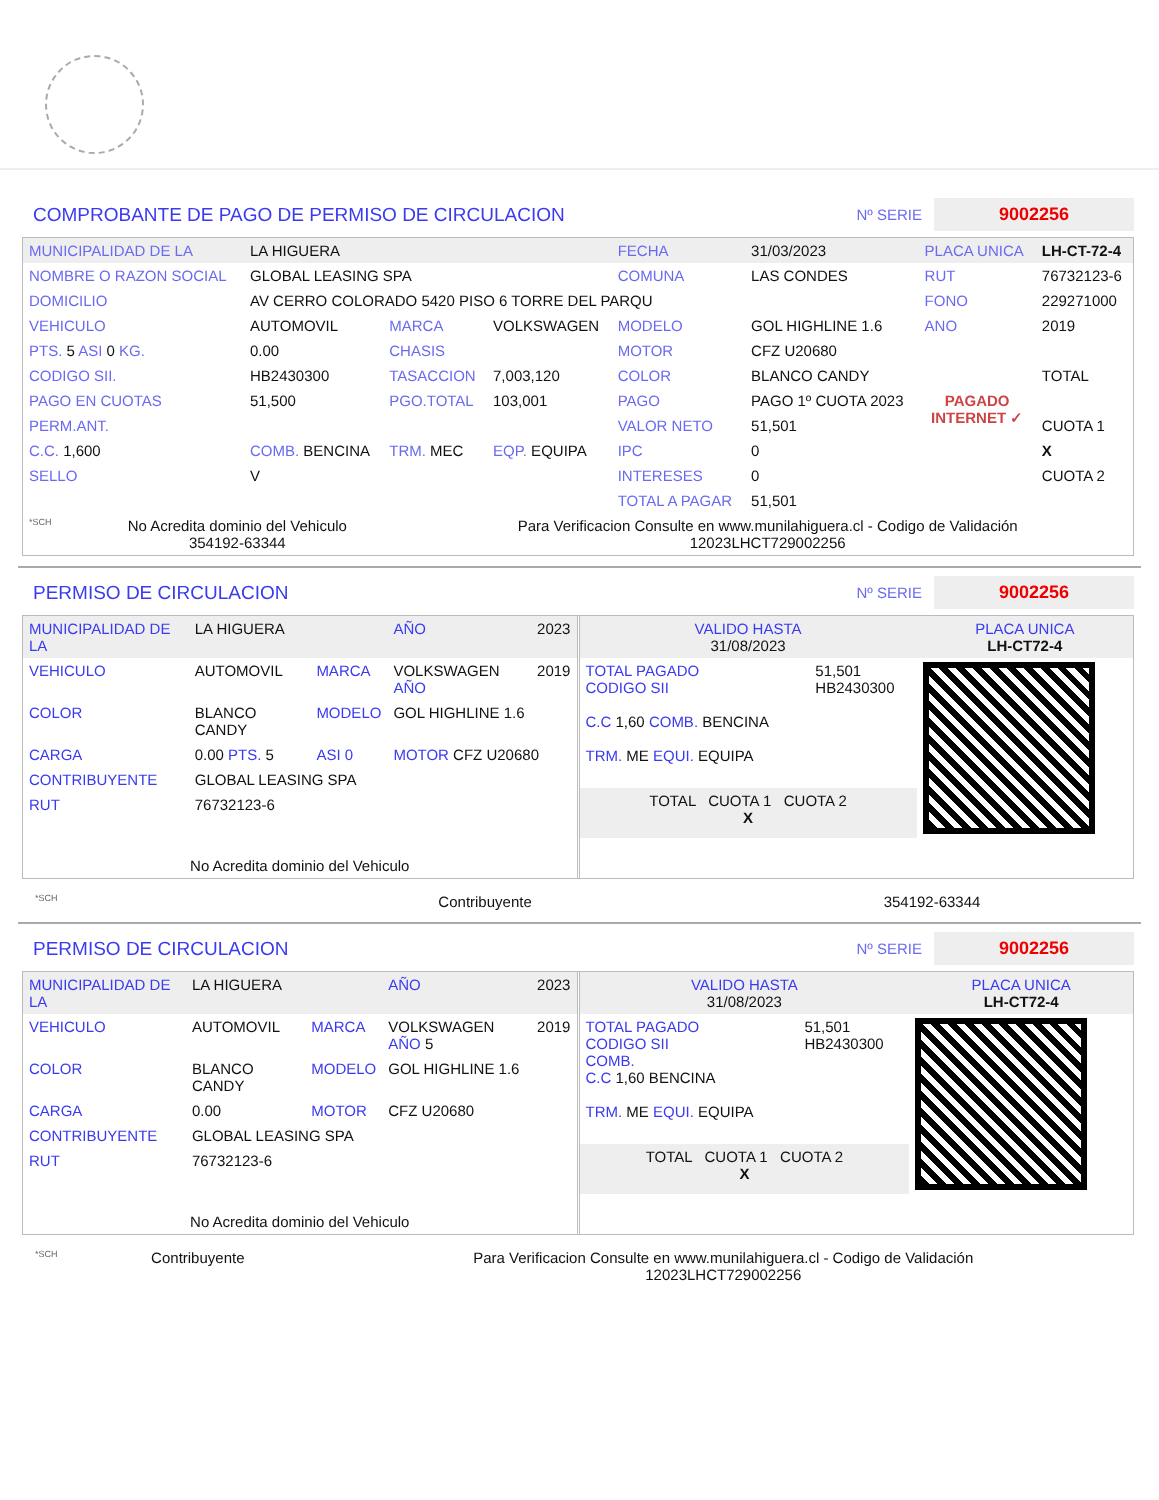COMPROBANTE DE PAGO DE PERMISO DE CIRCULACION Nº SERIE 9002256
| MUNICIPALIDAD DE LA | LA HIGUERA | | | FECHA | 31/03/2023 | PLACA UNICA | LH-CT-72-4 |
| NOMBRE O RAZON SOCIAL | GLOBAL LEASING SPA | | | COMUNA | LAS CONDES | RUT | 76732123-6 |
| DOMICILIO | AV CERRO COLORADO 5420 PISO 6 TORRE DEL PARQU | | | | | FONO | 229271000 |
| VEHICULO | AUTOMOVIL | MARCA | VOLKSWAGEN | MODELO | GOL HIGHLINE 1.6 | ANO | 2019 |
| PTS. 5 ASI 0 KG. | 0.00 | CHASIS | | MOTOR | CFZ U20680 | | |
| CODIGO SII. | HB2430300 | TASACCION | 7,003,120 | COLOR | BLANCO CANDY | | TOTAL |
| PAGO EN CUOTAS | 51,500 | PGO.TOTAL | 103,001 | PAGO | PAGO 1º CUOTA 2023 | PAGADO INTERNET ✓ | |
| PERM.ANT. | | | | VALOR NETO | 51,501 | | CUOTA 1 |
| C.C. 1,600 | COMB. BENCINA | TRM. MEC | EQP. EQUIPA | IPC | 0 | | X |
| SELLO | V | | | INTERESES | 0 | | CUOTA 2 |
| | | | | TOTAL A PAGAR | 51,501 | | |
| *SCH | No Acredita dominio del Vehiculo 354192-63344 | Para Verificacion Consulte en www.munilahiguera.cl - Codigo de Validación 12023LHCT729002256 |
PERMISO DE CIRCULACION Nº SERIE 9002256
| MUNICIPALIDAD DE LA | LA HIGUERA | | AÑO | 2023 |
| VEHICULO | AUTOMOVIL | MARCA | VOLKSWAGEN AÑO | 2019 |
| COLOR | BLANCO CANDY | MODELO | GOL HIGHLINE 1.6 | |
| CARGA | 0.00 PTS. 5 | ASI 0 | MOTOR CFZ U20680 | |
| CONTRIBUYENTE | GLOBAL LEASING SPA | | | |
| RUT | 76732123-6 | | | |
| No Acredita dominio del Vehiculo | | | | |
| VALIDO HASTA 31/08/2023 | | PLACA UNICA LH-CT72-4 |
| TOTAL PAGADO CODIGO SII C.C 1,60 COMB. BENCINA TRM. ME EQUI. EQUIPA | 51,501 HB2430300 | |
| TOTAL CUOTA 1 CUOTA 2 X | | |
| *SCH | Contribuyente | 354192-63344 |
PERMISO DE CIRCULACION Nº SERIE 9002256
| MUNICIPALIDAD DE LA | LA HIGUERA | | AÑO | 2023 |
| VEHICULO | AUTOMOVIL | MARCA | VOLKSWAGEN AÑO 5 | 2019 |
| COLOR | BLANCO CANDY | MODELO | GOL HIGHLINE 1.6 | |
| CARGA | 0.00 | MOTOR | CFZ U20680 | |
| CONTRIBUYENTE | GLOBAL LEASING SPA | | | |
| RUT | 76732123-6 | | | |
| No Acredita dominio del Vehiculo | | | | |
| VALIDO HASTA 31/08/2023 | | PLACA UNICA LH-CT72-4 |
| TOTAL PAGADO CODIGO SII COMB. C.C 1,60 BENCINA TRM. ME EQUI. EQUIPA | 51,501 HB2430300 | |
| TOTAL CUOTA 1 CUOTA 2 X | | |
| *SCH | Contribuyente | Para Verificacion Consulte en www.munilahiguera.cl - Codigo de Validación 12023LHCT729002256 |